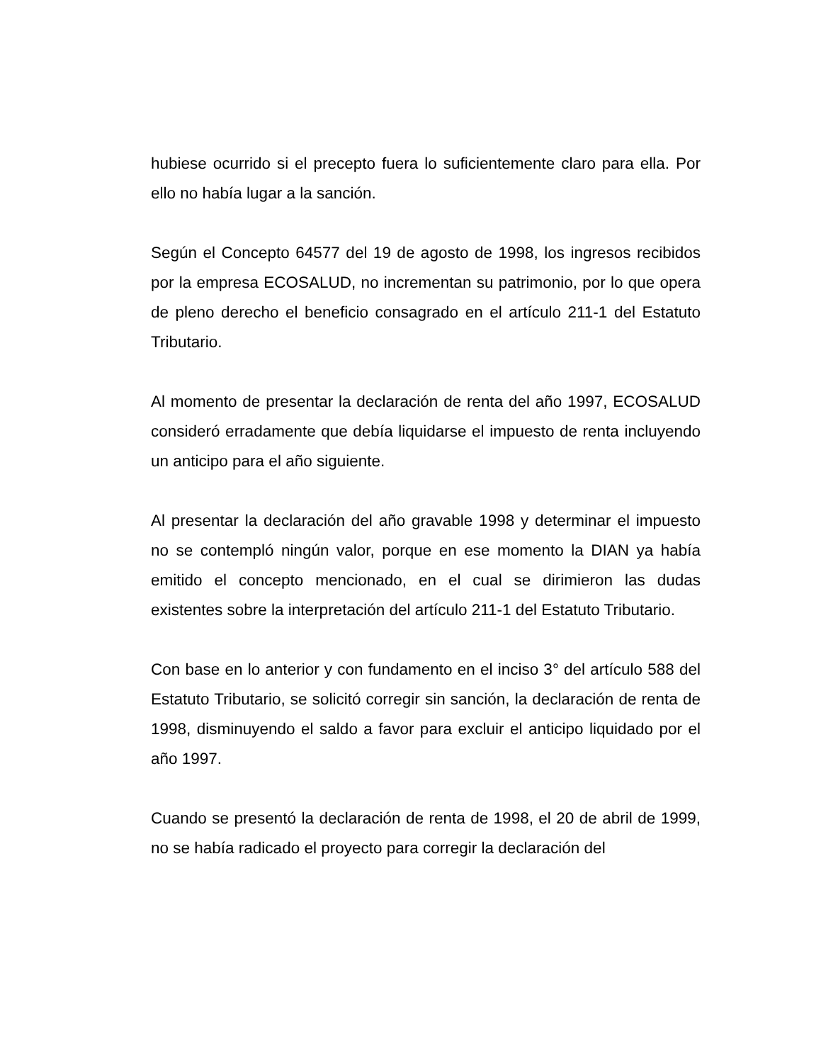hubiese ocurrido si el precepto fuera lo suficientemente claro para ella. Por ello no había lugar a la sanción.
Según el Concepto 64577 del 19 de agosto de 1998, los ingresos recibidos por la empresa ECOSALUD, no incrementan su patrimonio, por lo que opera de pleno derecho el beneficio consagrado en el artículo 211-1 del Estatuto Tributario.
Al momento de presentar la declaración de renta del año 1997, ECOSALUD consideró erradamente que debía liquidarse el impuesto de renta incluyendo un anticipo para el año siguiente.
Al presentar la declaración del año gravable 1998 y determinar el impuesto no se contempló ningún valor, porque en ese momento la DIAN ya había emitido el concepto mencionado, en el cual se dirimieron las dudas existentes sobre la interpretación del artículo 211-1 del Estatuto Tributario.
Con base en lo anterior y con fundamento en el inciso 3° del artículo 588 del Estatuto Tributario, se solicitó corregir sin sanción, la declaración de renta de 1998, disminuyendo el saldo a favor para excluir el anticipo liquidado por el año 1997.
Cuando se presentó la declaración de renta de 1998, el 20 de abril de 1999, no se había radicado el proyecto para corregir la declaración del